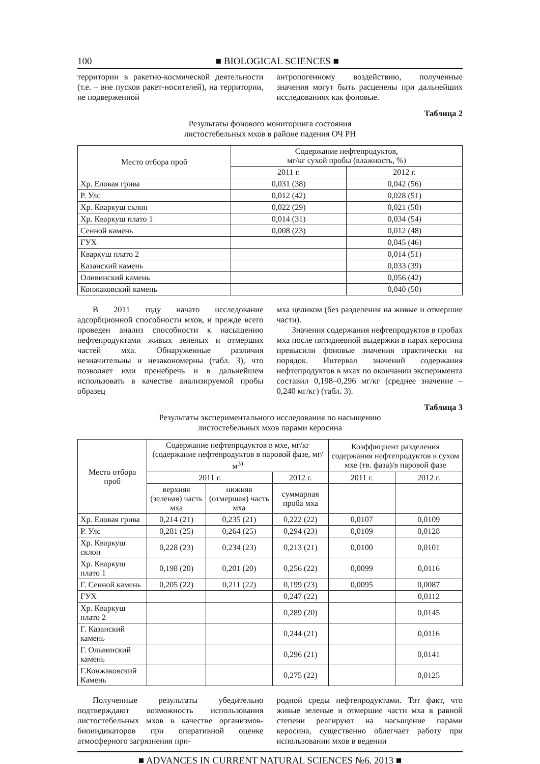100 ■ BIOLOGICAL SCIENCES ■
территории в ракетно-космической деятельности (т.е. – вне пусков ракет-носителей), на территории, не подверженной
антропогенному воздействию, полученные значения могут быть расценены при дальнейших исследованиях как фоновые.
Таблица 2
Результаты фонового мониторинга состояния
листостебельных мхов в районе падения ОЧ РН
| Место отбора проб | Содержание нефтепродуктов, мг/кг сухой пробы (влажность, %) | |
| --- | --- | --- |
| | 2011 г. | 2012 г. |
| Хр. Еловая грива | 0,031 (38) | 0,042 (56) |
| Р. Улс | 0,012 (42) | 0,028 (51) |
| Хр. Кваркуш склон | 0,022 (29) | 0,021 (50) |
| Хр. Кваркуш плато 1 | 0,014 (31) | 0,034 (54) |
| Сенной камень | 0,008 (23) | 0,012 (48) |
| ГУХ | | 0,045 (46) |
| Кваркуш плато 2 | | 0,014 (51) |
| Казанский камень | | 0,033 (39) |
| Оливинский камень | | 0,056 (42) |
| Конжаковский камень | | 0,040 (50) |
В 2011 году начато исследование адсорбционной способности мхов, и прежде всего проведен анализ способности к насыщению нефтепродуктами живых зеленых и отмерших частей мха. Обнаруженные различия незначительны и незакономерны (табл. 3), что позволяет ими пренебречь и в дальнейшем использовать в качестве анализируемой пробы образец
мха целиком (без разделения на живые и отмершие части).
Значения содержания нефтепродуктов в пробах мха после пятидневной выдержки в парах керосина превысили фоновые значения практически на порядок. Интервал значений содержания нефтепродуктов в мхах по окончании эксперимента составил 0,198–0,296 мг/кг (среднее значение – 0,240 мг/кг) (табл. 3).
Таблица 3
Результаты экспериментального исследования по насыщению
листостебельных мхов парами керосина
| Место отбора проб | Содержание нефтепродуктов в мхе, мг/кг (содержание нефтепродуктов в паровой фазе, мг/м<sup>3)</sup> | | | Коэффициент разделения содержания нефтепродуктов в сухом мхе (тв. фаза)/в паровой фазе | |
| --- | --- | --- | --- | --- | --- |
| | 2011 г. | | 2012 г. | 2011 г. | 2012 г. |
| | верхняя (зеленая) часть мха | нижняя (отмершая) часть мха | суммарная проба мха | | |
| Хр. Еловая грива | 0,214 (21) | 0,235 (21) | 0,222 (22) | 0,0107 | 0,0109 |
| Р. Улс | 0,281 (25) | 0,264 (25) | 0,294 (23) | 0,0109 | 0,0128 |
| Хр. Кваркуш склон | 0,228 (23) | 0,234 (23) | 0,213 (21) | 0,0100 | 0,0101 |
| Хр. Кваркуш плато 1 | 0,198 (20) | 0,201 (20) | 0,256 (22) | 0,0099 | 0,0116 |
| Г. Сенной камень | 0,205 (22) | 0,211 (22) | 0,199 (23) | 0,0095 | 0,0087 |
| ГУХ | | | 0,247 (22) | | 0,0112 |
| Хр. Кваркуш плато 2 | | | 0,289 (20) | | 0,0145 |
| Г. Казанский камень | | | 0,244 (21) | | 0,0116 |
| Г. Ольвинский камень | | | 0,296 (21) | | 0,0141 |
| Г.Конжаковский Камень | | | 0,275 (22) | | 0,0125 |
Полученные результаты убедительно подтверждают возможность использования листостебельных мхов в качестве организмов-биоиндикаторов при оперативной оценке атмосферного загрязнения при-
родной среды нефтепродуктами. Тот факт, что живые зеленые и отмершие части мха в равной степени реагируют на насыщение парами керосина, существенно облегчает работу при использовании мхов в ведении
■ ADVANCES IN CURRENT NATURAL SCIENCES №6, 2013 ■